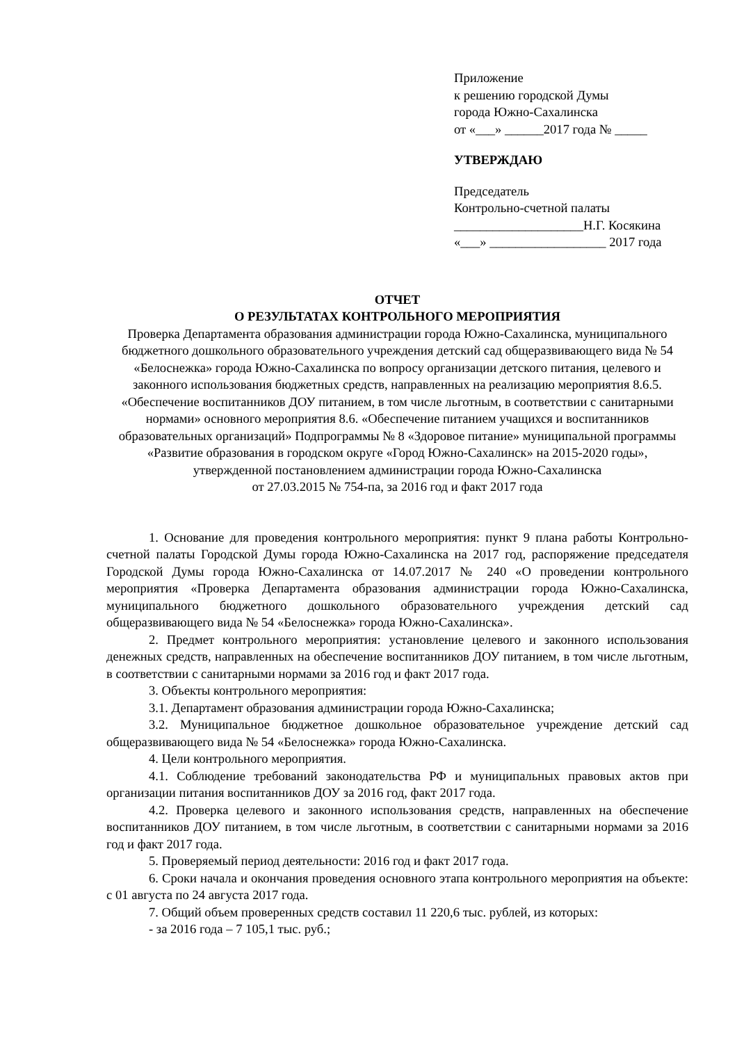Приложение
к решению городской Думы
города Южно-Сахалинска
от «___» ______2017 года № _____
УТВЕРЖДАЮ
Председатель
Контрольно-счетной палаты
____________________Н.Г. Косякина
«___» __________________ 2017 года
ОТЧЕТ
О РЕЗУЛЬТАТАХ КОНТРОЛЬНОГО МЕРОПРИЯТИЯ
Проверка Департамента образования администрации города Южно-Сахалинска, муниципального бюджетного дошкольного образовательного учреждения детский сад общеразвивающего вида № 54 «Белоснежка» города Южно-Сахалинска по вопросу организации детского питания, целевого и законного использования бюджетных средств, направленных на реализацию мероприятия 8.6.5. «Обеспечение воспитанников ДОУ питанием, в том числе льготным, в соответствии с санитарными нормами» основного мероприятия 8.6. «Обеспечение питанием учащихся и воспитанников образовательных организаций» Подпрограммы № 8 «Здоровое питание» муниципальной программы «Развитие образования в городском округе «Город Южно-Сахалинск» на 2015-2020 годы», утвержденной постановлением администрации города Южно-Сахалинска
от 27.03.2015 № 754-па, за 2016 год и факт 2017 года
1. Основание для проведения контрольного мероприятия: пункт 9 плана работы Контрольно-счетной палаты Городской Думы города Южно-Сахалинска на 2017 год, распоряжение председателя Городской Думы города Южно-Сахалинска от 14.07.2017 № 240 «О проведении контрольного мероприятия «Проверка Департамента образования администрации города Южно-Сахалинска, муниципального бюджетного дошкольного образовательного учреждения детский сад общеразвивающего вида № 54 «Белоснежка» города Южно-Сахалинска».
2. Предмет контрольного мероприятия: установление целевого и законного использования денежных средств, направленных на обеспечение воспитанников ДОУ питанием, в том числе льготным, в соответствии с санитарными нормами за 2016 год и факт 2017 года.
3. Объекты контрольного мероприятия:
3.1. Департамент образования администрации города Южно-Сахалинска;
3.2. Муниципальное бюджетное дошкольное образовательное учреждение детский сад общеразвивающего вида № 54 «Белоснежка» города Южно-Сахалинска.
4. Цели контрольного мероприятия.
4.1. Соблюдение требований законодательства РФ и муниципальных правовых актов при организации питания воспитанников ДОУ за 2016 год, факт 2017 года.
4.2. Проверка целевого и законного использования средств, направленных на обеспечение воспитанников ДОУ питанием, в том числе льготным, в соответствии с санитарными нормами за 2016 год и факт 2017 года.
5. Проверяемый период деятельности: 2016 год и факт 2017 года.
6. Сроки начала и окончания проведения основного этапа контрольного мероприятия на объекте: с 01 августа по 24 августа 2017 года.
7. Общий объем проверенных средств составил 11 220,6 тыс. рублей, из которых:
- за 2016 года – 7 105,1 тыс. руб.;